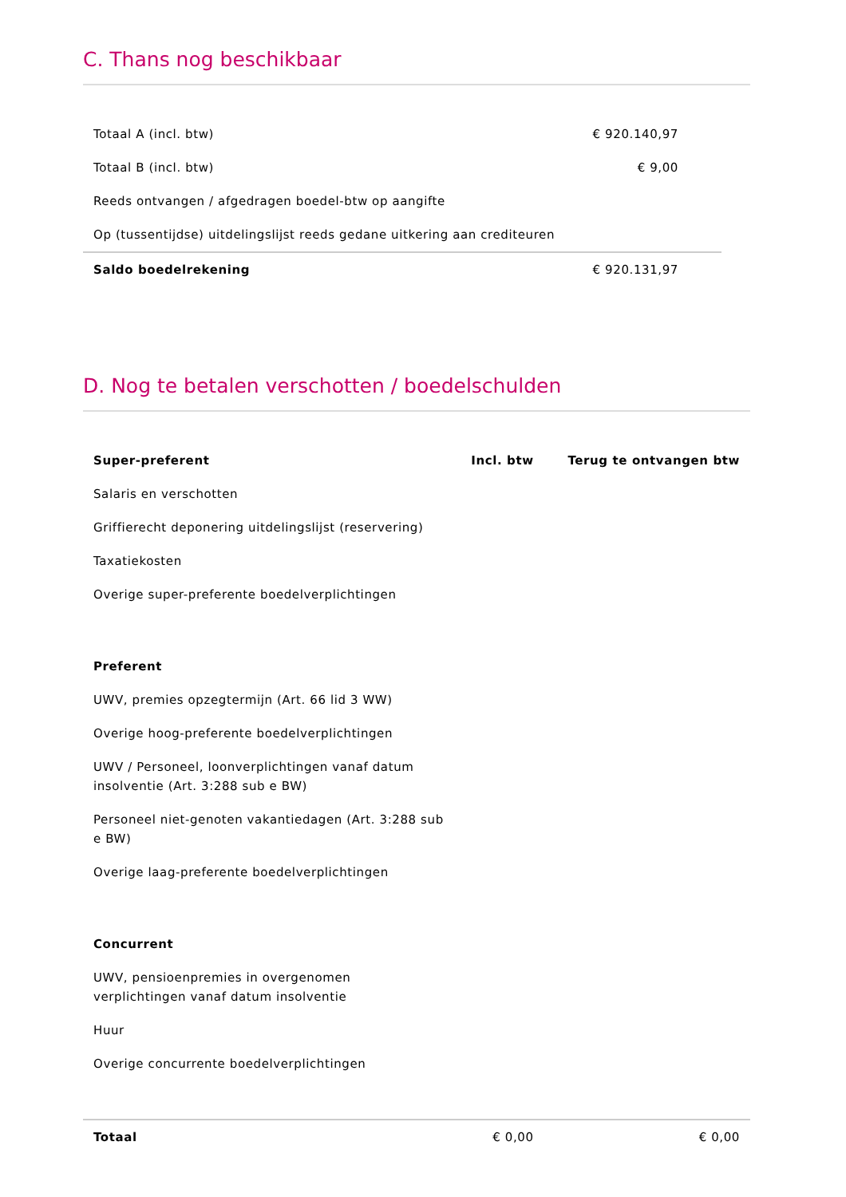C. Thans nog beschikbaar
| Totaal A (incl. btw) | € 920.140,97 | |
| Totaal B (incl. btw) | € 9,00 | |
| Reeds ontvangen / afgedragen boedel-btw op aangifte | | |
| Op (tussentijdse) uitdelingslijst reeds gedane uitkering aan crediteuren | | |
| Saldo boedelrekening | € 920.131,97 | |
D. Nog te betalen verschotten / boedelschulden
| Super-preferent | Incl. btw | Terug te ontvangen btw |
| --- | --- | --- |
| Salaris en verschotten | | |
| Griffierecht deponering uitdelingslijst (reservering) | | |
| Taxatiekosten | | |
| Overige super-preferente boedelverplichtingen | | |
| Preferent | | |
| UWV, premies opzegtermijn (Art. 66 lid 3 WW) | | |
| Overige hoog-preferente boedelverplichtingen | | |
| UWV / Personeel, loonverplichtingen vanaf datum insolventie (Art. 3:288 sub e BW) | | |
| Personeel niet-genoten vakantiedagen (Art. 3:288 sub e BW) | | |
| Overige laag-preferente boedelverplichtingen | | |
| Concurrent | | |
| UWV, pensioenpremies in overgenomen verplichtingen vanaf datum insolventie | | |
| Huur | | |
| Overige concurrente boedelverplichtingen | | |
| Totaal | € 0,00 | € 0,00 |